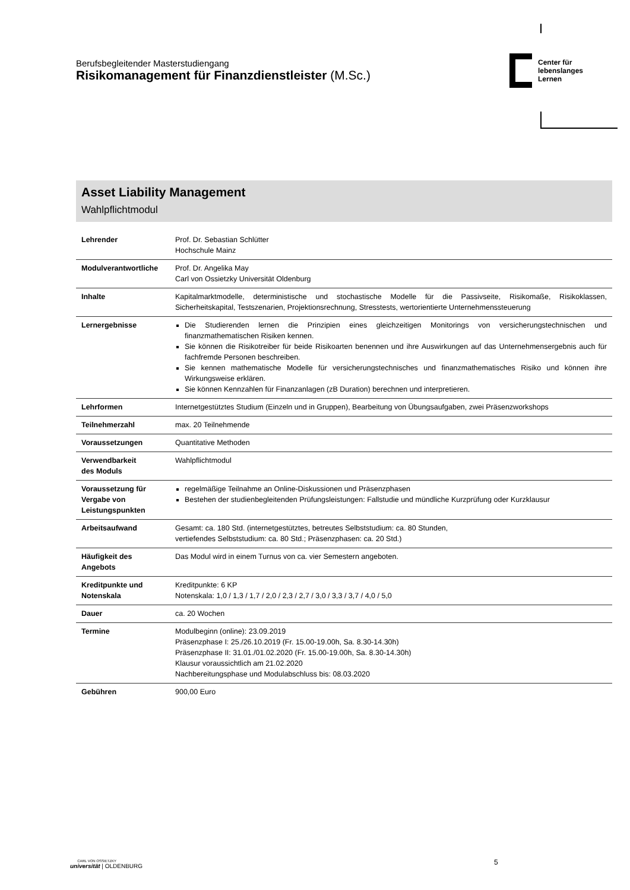Berufsbegleitender Masterstudiengang
Risikomanagement für Finanzdienstleister (M.Sc.)
Center für
lebenslanges
Lernen
Asset Liability Management
Wahlpflichtmodul
| Lehrender | Prof. Dr. Sebastian Schlütter Hochschule Mainz |
| Modulverantwortliche | Prof. Dr. Angelika May Carl von Ossietzky Universität Oldenburg |
| Inhalte | Kapitalmarktmodelle, deterministische und stochastische Modelle für die Passivseite, Risikomaße, Risikoklassen, Sicherheitskapital, Testszenarien, Projektionsrechnung, Stresstests, wertorientierte Unternehmenssteuerung |
| Lernergebnisse | Die Studierenden lernen die Prinzipien eines gleichzeitigen Monitorings von versicherungstechnischen und finanzmathematischen Risiken kennen. Sie können die Risikotreiber für beide Risikoarten benennen und ihre Auswirkungen auf das Unternehmensergebnis auch für fachfremde Personen beschreiben. Sie kennen mathematische Modelle für versicherungstechnisches und finanzmathematisches Risiko und können ihre Wirkungsweise erklären. Sie können Kennzahlen für Finanzanlagen (zB Duration) berechnen und interpretieren. |
| Lehrformen | Internetgestütztes Studium (Einzeln und in Gruppen), Bearbeitung von Übungsaufgaben, zwei Präsenzworkshops |
| Teilnehmerzahl | max. 20 Teilnehmende |
| Voraussetzungen | Quantitative Methoden |
| Verwendbarkeit des Moduls | Wahlpflichtmodul |
| Voraussetzung für Vergabe von Leistungspunkten | regelmäßige Teilnahme an Online-Diskussionen und Präsenzphasen Bestehen der studienbegleitenden Prüfungsleistungen: Fallstudie und mündliche Kurzprüfung oder Kurzklausur |
| Arbeitsaufwand | Gesamt: ca. 180 Std. (internetgestütztes, betreutes Selbststudium: ca. 80 Stunden, vertiefendes Selbststudium: ca. 80 Std.; Präsenzphasen: ca. 20 Std.) |
| Häufigkeit des Angebots | Das Modul wird in einem Turnus von ca. vier Semestern angeboten. |
| Kreditpunkte und Notenskala | Kreditpunkte: 6 KP Notenskala: 1,0 / 1,3 / 1,7 / 2,0 / 2,3 / 2,7 / 3,0 / 3,3 / 3,7 / 4,0 / 5,0 |
| Dauer | ca. 20 Wochen |
| Termine | Modulbeginn (online): 23.09.2019 Präsenzphase I: 25./26.10.2019 (Fr. 15.00-19.00h, Sa. 8.30-14.30h) Präsenzphase II: 31.01./01.02.2020 (Fr. 15.00-19.00h, Sa. 8.30-14.30h) Klausur voraussichtlich am 21.02.2020 Nachbereitungsphase und Modulabschluss bis: 08.03.2020 |
| Gebühren | 900,00 Euro |
CARL VON OSSIETZKY
universität | OLDENBURG
5